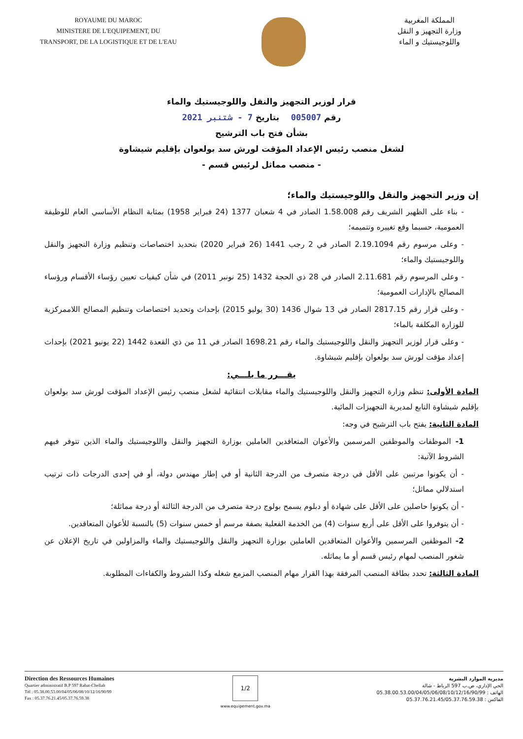ROYAUME DU MAROC
MINISTERE DE L'EQUIPEMENT, DU
TRANSPORT, DE LA LOGISTIQUE ET DE L'EAU
المملكة المغربية
وزارة التجهيز و النقل
واللوجيستيك و الماء
قرار لوزير التجهيز والنقل واللوجيستيك والماء
رقم 005007 بتاريخ 7 - شتنبر 2021
بشأن فتح باب الترشيح
لشغل منصب رئيس الإعداد المؤقت لورش سد بولعوان بإقليم شيشاوة
- منصب مماثل لرئيس قسم -
إن وزير التجهيز والنقل واللوجيستيك والماء؛
- بناء على الظهير الشريف رقم 1.58.008 الصادر في 4 شعبان 1377 (24 فبراير 1958) بمثابة النظام الأساسي العام للوظيفة العمومية، حسبما وقع تغييره وتتميمه؛
- وعلى مرسوم رقم 2.19.1094 الصادر في 2 رجب 1441 (26 فبراير 2020) بتحديد اختصاصات وتنظيم وزارة التجهيز والنقل واللوجيستيك والماء؛
- وعلى المرسوم رقم 2.11.681 الصادر في 28 ذي الحجة 1432 (25 نونبر 2011) في شأن كيفيات تعيين رؤساء الأقسام ورؤساء المصالح بالإدارات العمومية؛
- وعلى قرار رقم 2817.15 الصادر في 13 شوال 1436 (30 يوليو 2015) بإحداث وتحديد اختصاصات وتنظيم المصالح اللاممركزية للوزارة المكلفة بالماء؛
- وعلى قرار لوزير التجهيز والنقل واللوجيستيك والماء رقم 1698.21 الصادر في 11 من ذي القعدة 1442 (22 يونيو 2021) بإحداث إعداد مؤقت لورش سد بولعوان بإقليم شيشاوة.
يقـــرر ما يلـــي:
المادة الأولى: تنظم وزارة التجهيز والنقل واللوجيستيك والماء مقابلات انتقائية لشغل منصب رئيس الإعداد المؤقت لورش سد بولعوان بإقليم شيشاوة التابع لمديرية التجهيزات المائية.
المادة الثانية: يفتح باب الترشيح في وجه:
1- الموظفات والموظفين المرسمين والأعوان المتعاقدين العاملين بوزارة التجهيز والنقل واللوجيستيك والماء الذين تتوفر فيهم الشروط الآتية:
- أن يكونوا مرتبين على الأقل في درجة متصرف من الدرجة الثانية أو في إطار مهندس دولة، أو في إحدى الدرجات ذات ترتيب استدلالي مماثل؛
- أن يكونوا حاصلين على الأقل على شهادة أو دبلوم يسمح بولوج درجة متصرف من الدرجة الثالثة أو درجة مماثلة؛
- أن يتوفروا على الأقل على أربع سنوات (4) من الخدمة الفعلية بصفة مرسم أو خمس سنوات (5) بالنسبة للأعوان المتعاقدين.
2- الموظفين المرسمين والأعوان المتعاقدين العاملين بوزارة التجهيز والنقل واللوجيستيك والماء والمزاولين في تاريخ الإعلان عن شغور المنصب لمهام رئيس قسم أو ما يماثله.
المادة الثالثة: تحدد بطاقة المنصب المرفقة بهذا القرار مهام المنصب المزمع شغله وكذا الشروط والكفاءات المطلوبة.
Direction des Ressources Humaines
Quartier administratif B.P 597 Rabat-Chellah
Tél : 05.38.00.53.00/04/05/06/08/10/12/16/90/99
Fax : 05.37.76.21.45/05.37.76.59.38
1/2
www.equipement.gov.ma
مديرية الموارد البشرية
الحي الإداري، ص.ب 597 الرباط - شالة
الهاتف : 05.38.00.53.00/04/05/06/08/10/12/16/90/99
الفاكس : 05.37.76.21.45/05.37.76.59.38